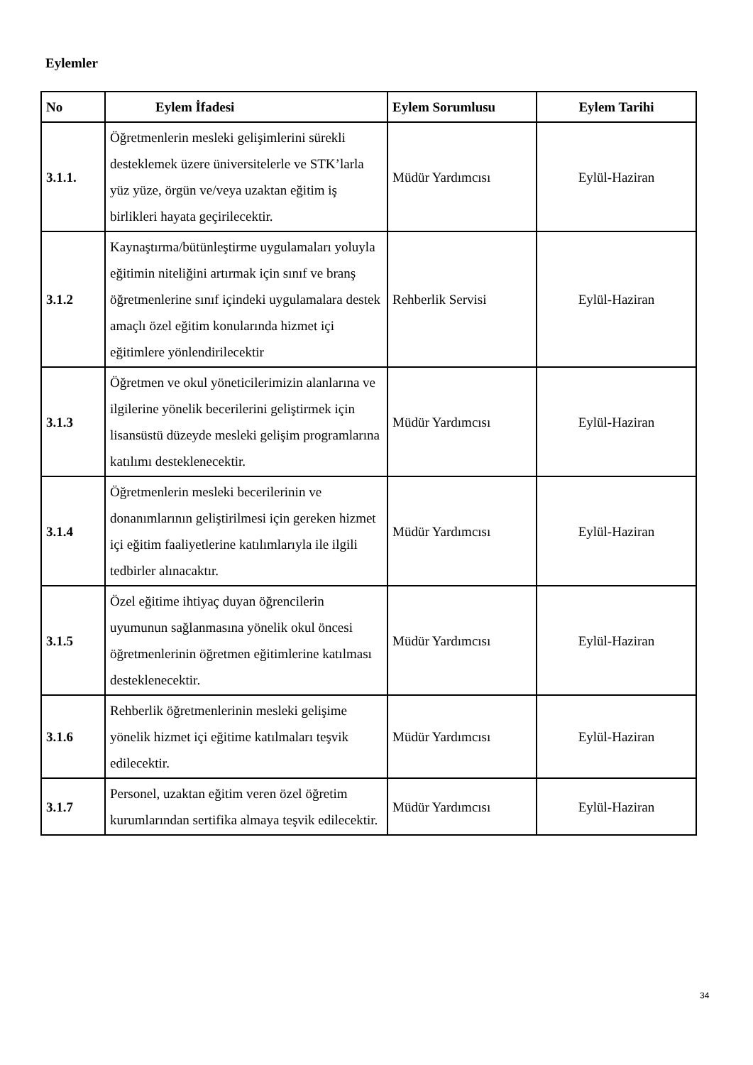Eylemler
| No | Eylem İfadesi | Eylem Sorumlusu | Eylem Tarihi |
| --- | --- | --- | --- |
| 3.1.1. | Öğretmenlerin mesleki gelişimlerini sürekli desteklemek üzere üniversitelerle ve STK’larla yüz yüze, örgün ve/veya uzaktan eğitim iş birlikleri hayata geçirilecektir. | Müdür Yardımcısı | Eylül-Haziran |
| 3.1.2 | Kaynaştırma/bütünleştirme uygulamaları yoluyla eğitimin niteliğini artırmak için sınıf ve branş öğretmenlerine sınıf içindeki uygulamalara destek amaçlı özel eğitim konularında hizmet içi eğitimlere yönlendirilecektir | Rehberlik Servisi | Eylül-Haziran |
| 3.1.3 | Öğretmen ve okul yöneticilerimizin alanlarına ve ilgilerine yönelik becerilerini geliştirmek için lisansüstü düzeyde mesleki gelişim programlarına katılımı desteklenecektir. | Müdür Yardımcısı | Eylül-Haziran |
| 3.1.4 | Öğretmenlerin mesleki becerilerinin ve donanımlarının geliştirilmesi için gereken hizmet içi eğitim faaliyetlerine katılımlarıyla ile ilgili tedbirler alınacaktır. | Müdür Yardımcısı | Eylül-Haziran |
| 3.1.5 | Özel eğitime ihtiyaç duyan öğrencilerin uyumunun sağlanmasına yönelik okul öncesi öğretmenlerinin öğretmen eğitimlerine katılması desteklenecektir. | Müdür Yardımcısı | Eylül-Haziran |
| 3.1.6 | Rehberlik öğretmenlerinin mesleki gelişime yönelik hizmet içi eğitime katılmaları teşvik edilecektir. | Müdür Yardımcısı | Eylül-Haziran |
| 3.1.7 | Personel, uzaktan eğitim veren özel öğretim kurumlarından sertifika almaya teşvik edilecektir. | Müdür Yardımcısı | Eylül-Haziran |
34